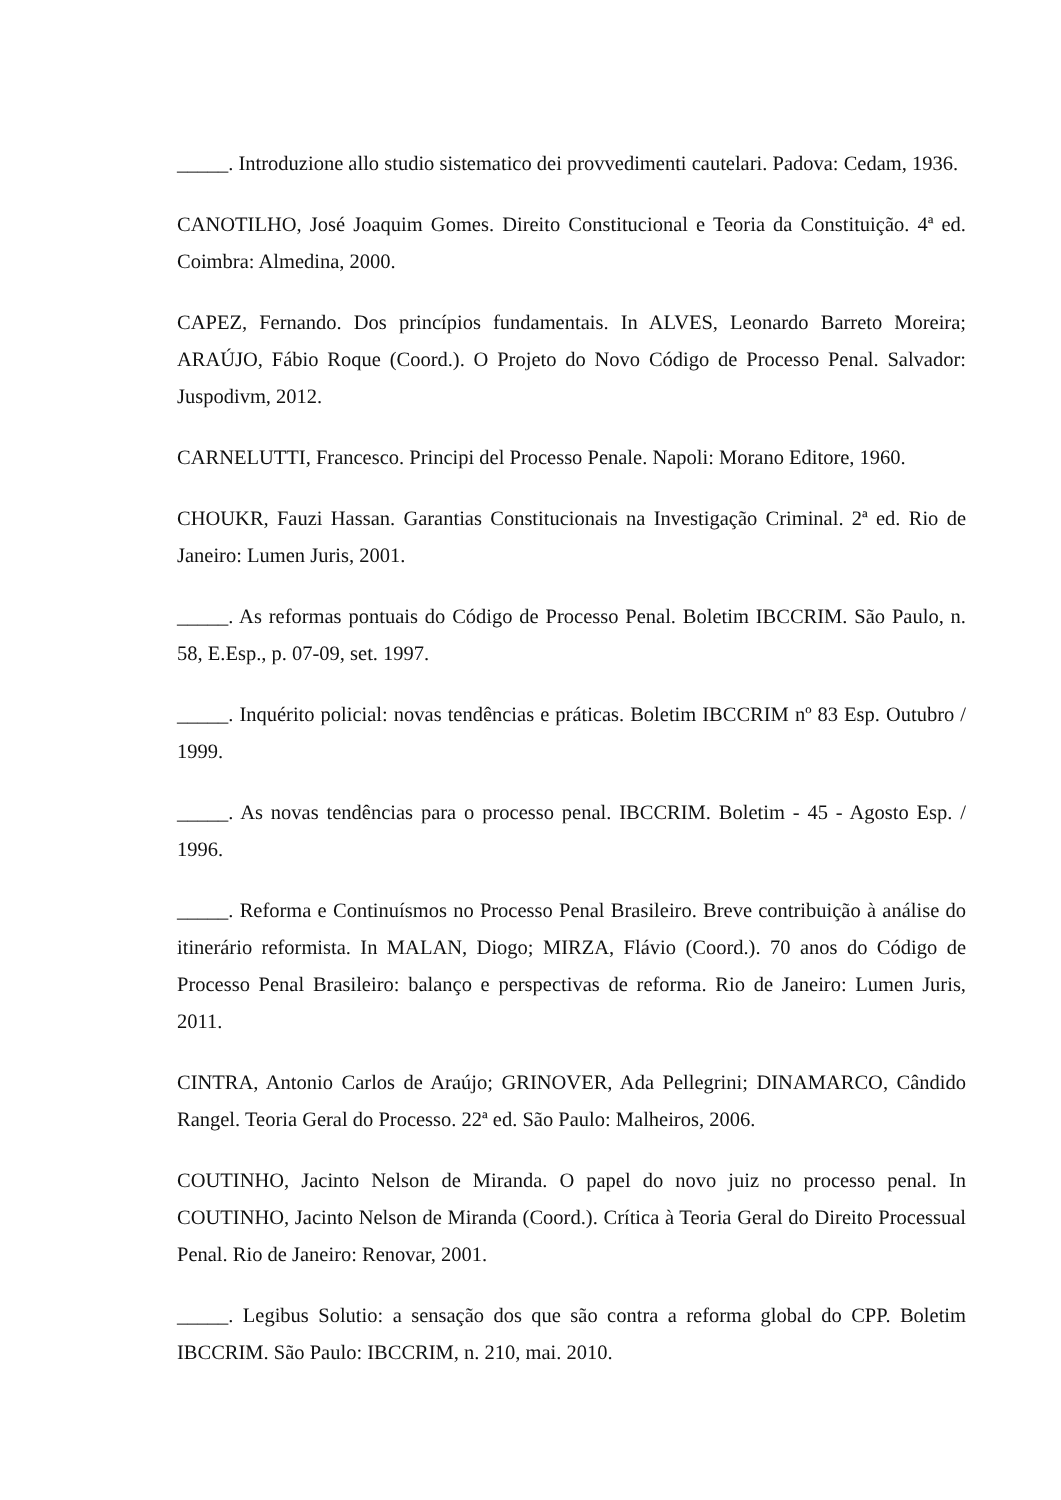_____. Introduzione allo studio sistematico dei provvedimenti cautelari. Padova: Cedam, 1936.
CANOTILHO, José Joaquim Gomes. Direito Constitucional e Teoria da Constituição. 4ª ed. Coimbra: Almedina, 2000.
CAPEZ, Fernando. Dos princípios fundamentais. In ALVES, Leonardo Barreto Moreira; ARAÚJO, Fábio Roque (Coord.). O Projeto do Novo Código de Processo Penal. Salvador: Juspodivm, 2012.
CARNELUTTI, Francesco. Principi del Processo Penale. Napoli: Morano Editore, 1960.
CHOUKR, Fauzi Hassan. Garantias Constitucionais na Investigação Criminal. 2ª ed. Rio de Janeiro: Lumen Juris, 2001.
_____. As reformas pontuais do Código de Processo Penal. Boletim IBCCRIM. São Paulo, n. 58, E.Esp., p. 07-09, set. 1997.
_____. Inquérito policial: novas tendências e práticas. Boletim IBCCRIM nº 83 Esp. Outubro / 1999.
_____. As novas tendências para o processo penal. IBCCRIM. Boletim - 45 - Agosto Esp. / 1996.
_____. Reforma e Continuísmos no Processo Penal Brasileiro. Breve contribuição à análise do itinerário reformista. In MALAN, Diogo; MIRZA, Flávio (Coord.). 70 anos do Código de Processo Penal Brasileiro: balanço e perspectivas de reforma. Rio de Janeiro: Lumen Juris, 2011.
CINTRA, Antonio Carlos de Araújo; GRINOVER, Ada Pellegrini; DINAMARCO, Cândido Rangel. Teoria Geral do Processo. 22ª ed. São Paulo: Malheiros, 2006.
COUTINHO, Jacinto Nelson de Miranda. O papel do novo juiz no processo penal. In COUTINHO, Jacinto Nelson de Miranda (Coord.). Crítica à Teoria Geral do Direito Processual Penal. Rio de Janeiro: Renovar, 2001.
_____. Legibus Solutio: a sensação dos que são contra a reforma global do CPP. Boletim IBCCRIM. São Paulo: IBCCRIM, n. 210, mai. 2010.